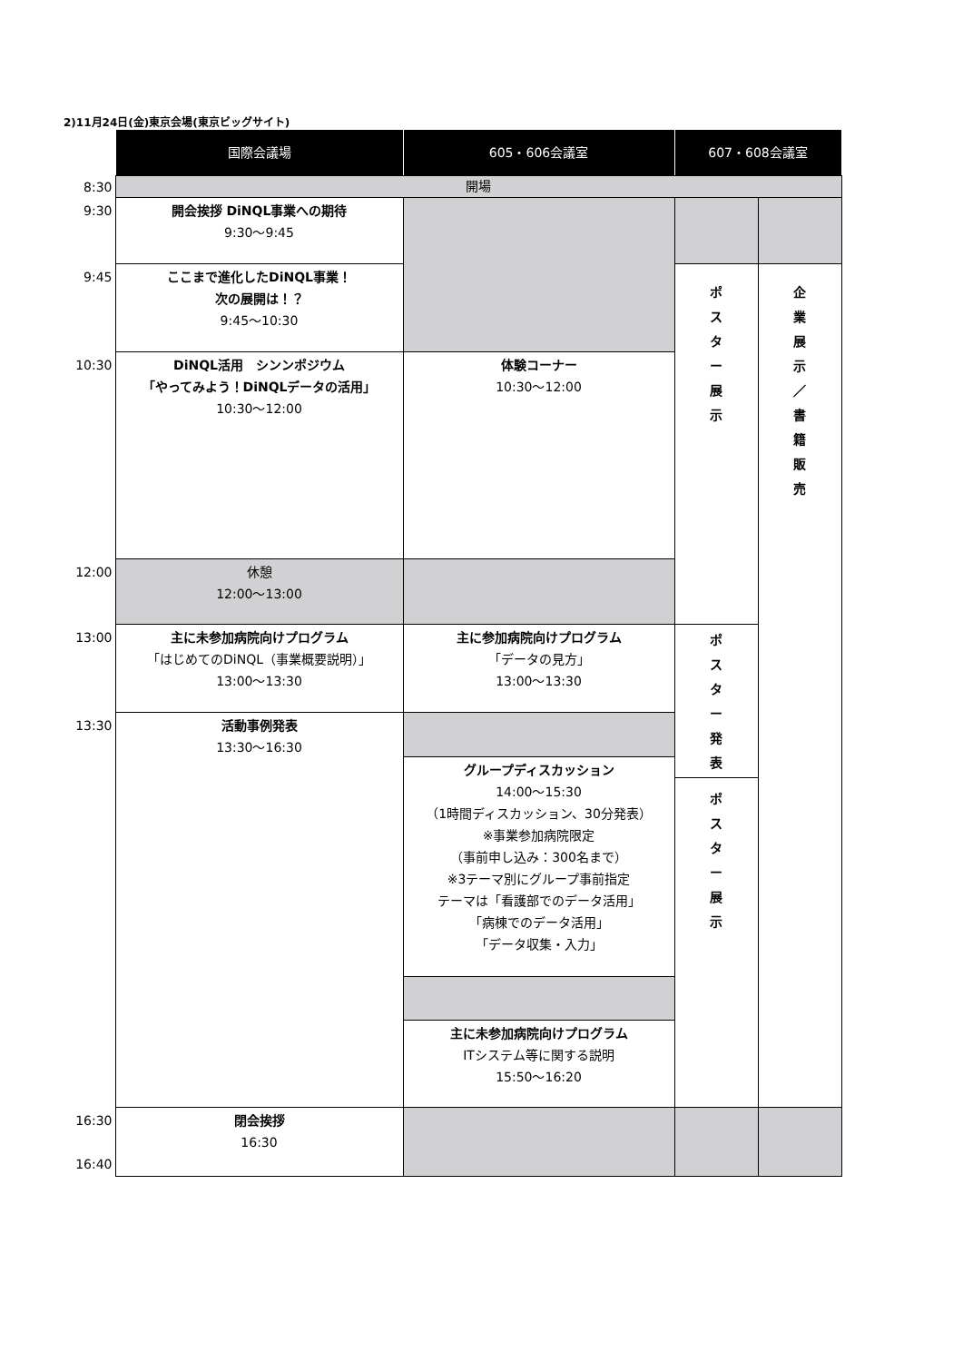2)11月24日(金)東京会場(東京ビッグサイト)
| | 国際会議場 | 605・606会議室 | 607・608会議室 | |
| --- | --- | --- | --- | --- |
| 8:30 | 開場 | | | |
| 9:30 | 開会挨拶 DiNQL事業への期待 9:30～9:45 | | | |
| 9:45 | ここまで進化したDiNQL事業！ 次の展開は！？ 9:45～10:30 | | ポ ス タ ー 展 示 | 企 業 展 示 ／ 書 籍 販 売 |
| 10:30 | DiNQL活用 シンンポジウム 「やってみよう！DiNQLデータの活用」 10:30～12:00 | 体験コーナー 10:30～12:00 | | |
| 12:00 | 休憩 12:00～13:00 | | | |
| 13:00 | 主に未参加病院向けプログラム 「はじめてのDiNQL（事業概要説明）」 13:00～13:30 | 主に参加病院向けプログラム 「データの見方」 13:00～13:30 | ポ ス タ ー 発 表 | |
| 13:30 | 活動事例発表 13:30～16:30 | | | |
| | | グループディスカッション 14:00～15:30 （1時間ディスカッション、30分発表） ※事業参加病院限定 （事前申し込み：300名まで） ※3テーマ別にグループ事前指定 テーマは「看護部でのデータ活用」 「病棟でのデータ活用」 「データ収集・入力」 | | |
| | | | ポ ス タ ー 展 示 | |
| | | 主に未参加病院向けプログラム ITシステム等に関する説明 15:50～16:20 | | |
| 16:30 16:40 | 閉会挨拶 16:30 | | | |